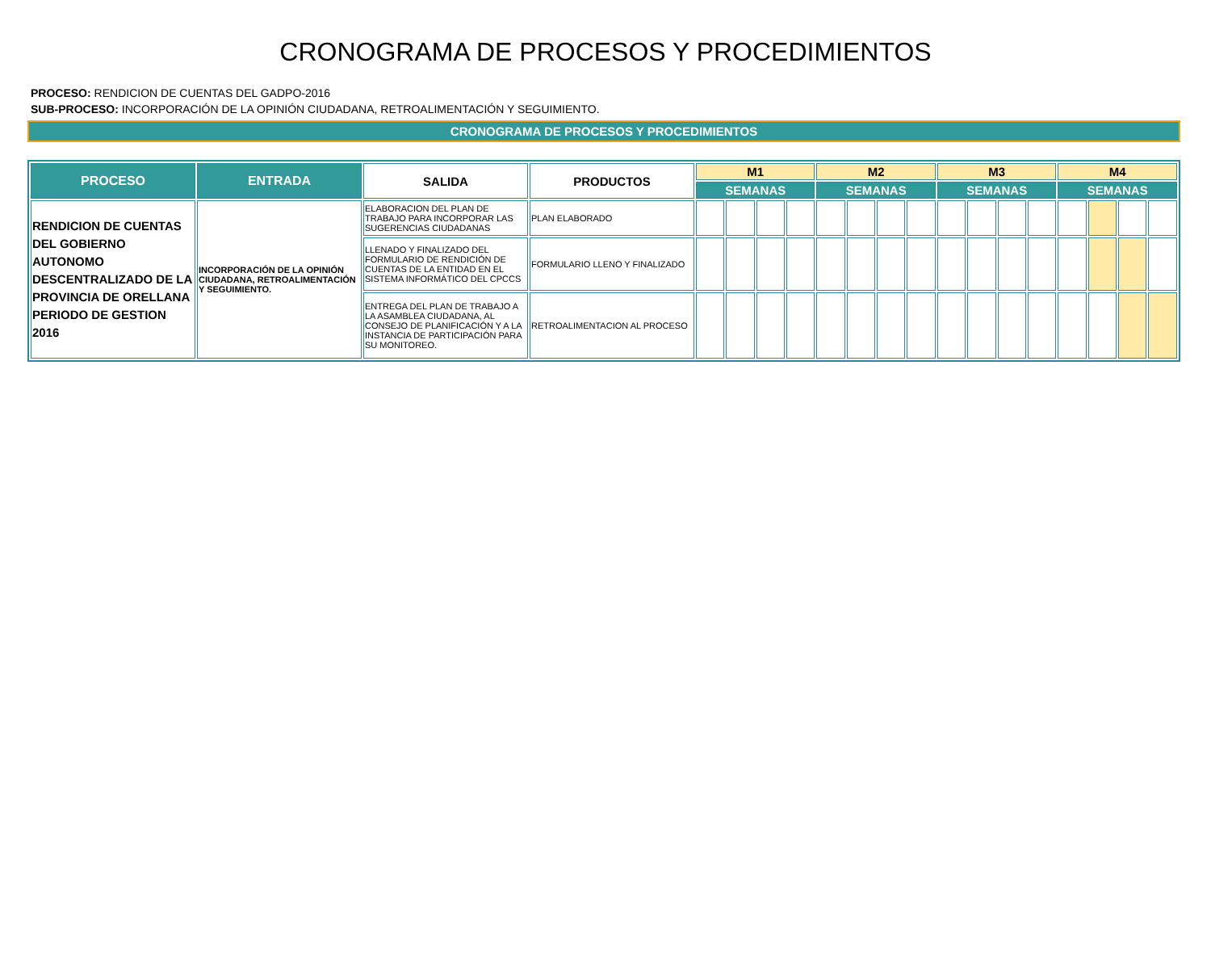CRONOGRAMA DE PROCESOS Y PROCEDIMIENTOS
PROCESO: RENDICION DE CUENTAS DEL GADPO-2016
SUB-PROCESO: INCORPORACIÓN DE LA OPINIÓN CIUDADANA, RETROALIMENTACIÓN Y SEGUIMIENTO.
CRONOGRAMA DE PROCESOS Y PROCEDIMIENTOS
| PROCESO | ENTRADA | SALIDA | PRODUCTOS | M1 | | | | M2 | | | | M3 | | | | M4 | | | |
| --- | --- | --- | --- | --- | --- | --- | --- | --- | --- | --- | --- | --- | --- | --- | --- | --- | --- | --- | --- |
| | | | | SEMANAS | | | | SEMANAS | | | | SEMANAS | | | | SEMANAS | | | |
| RENDICION DE CUENTAS DEL GOBIERNO AUTONOMO DESCENTRALIZADO DE LA PROVINCIA DE ORELLANA PERIODO DE GESTION 2016 | INCORPORACIÓN DE LA OPINIÓN CIUDADANA, RETROALIMENTACIÓN Y SEGUIMIENTO. | ELABORACION DEL PLAN DE TRABAJO PARA INCORPORAR LAS SUGERENCIAS CIUDADANAS | PLAN ELABORADO | | | | | | | | | | | | | | | | |
| | | LLENADO Y FINALIZADO DEL FORMULARIO DE RENDICIÓN DE CUENTAS DE LA ENTIDAD EN EL SISTEMA INFORMÁTICO DEL CPCCS | FORMULARIO LLENO Y FINALIZADO | | | | | | | | | | | | | | | | |
| | | ENTREGA DEL PLAN DE TRABAJO A LA ASAMBLEA CIUDADANA, AL CONSEJO DE PLANIFICACIÓN Y A LA INSTANCIA DE PARTICIPACIÓN PARA SU MONITOREO. | RETROALIMENTACION AL PROCESO | | | | | | | | | | | | | | | | |